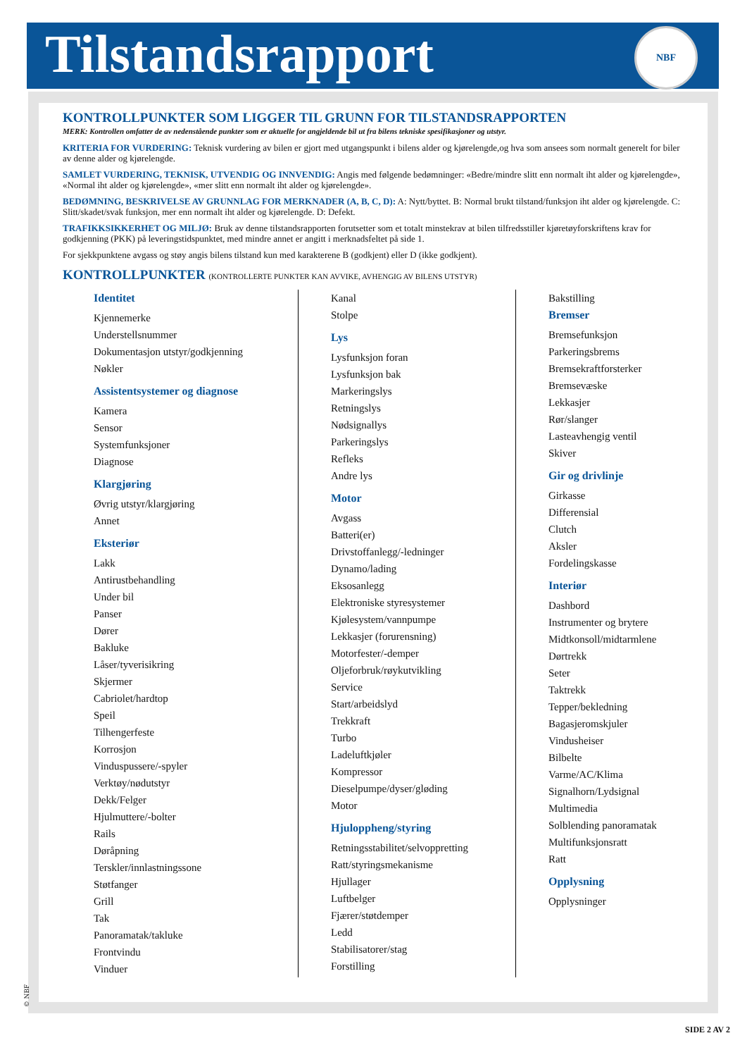Tilstandsrapport
NBF
KONTROLLPUNKTER SOM LIGGER TIL GRUNN FOR TILSTANDSRAPPORTEN
MERK: Kontrollen omfatter de av nedenstående punkter som er aktuelle for angjeldende bil ut fra bilens tekniske spesifikasjoner og utstyr.
KRITERIA FOR VURDERING: Teknisk vurdering av bilen er gjort med utgangspunkt i bilens alder og kjørelengde,og hva som ansees som normalt generelt for biler av denne alder og kjørelengde.
SAMLET VURDERING, TEKNISK, UTVENDIG OG INNVENDIG: Angis med følgende bedømninger: «Bedre/mindre slitt enn normalt iht alder og kjørelengde», «Normal iht alder og kjørelengde», «mer slitt enn normalt iht alder og kjørelengde».
BEDØMNING, BESKRIVELSE AV GRUNNLAG FOR MERKNADER (A, B, C, D): A: Nytt/byttet. B: Normal brukt tilstand/funksjon iht alder og kjørelengde. C: Slitt/skadet/svak funksjon, mer enn normalt iht alder og kjørelengde. D: Defekt.
TRAFIKKSIKKERHET OG MILJØ: Bruk av denne tilstandsrapporten forutsetter som et totalt minstekrav at bilen tilfredsstiller kjøretøyforskriftens krav for godkjenning (PKK) på leveringstidspunktet, med mindre annet er angitt i merknadsfeltet på side 1.
For sjekkpunktene avgass og støy angis bilens tilstand kun med karakterene B (godkjent) eller D (ikke godkjent).
KONTROLLPUNKTER (KONTROLLERTE PUNKTER KAN AVVIKE, AVHENGIG AV BILENS UTSTYR)
Identitet
Kjennemerke
Understellsnummer
Dokumentasjon utstyr/godkjenning
Nøkler
Assistentsystemer og diagnose
Kamera
Sensor
Systemfunksjoner
Diagnose
Klargjøring
Øvrig utstyr/klargjøring
Annet
Eksteriør
Lakk
Antirustbehandling
Under bil
Panser
Dører
Bakluke
Låser/tyverisikring
Skjermer
Cabriolet/hardtop
Speil
Tilhengerfeste
Korrosjon
Vinduspussere/-spyler
Verktøy/nødutstyr
Dekk/Felger
Hjulmuttere/-bolter
Rails
Døråpning
Terskler/innlastningssone
Støtfanger
Grill
Tak
Panoramatak/takluke
Frontvindu
Vinduer
Kanal
Stolpe
Lys
Lysfunksjon foran
Lysfunksjon bak
Markeringslys
Retningslys
Nødsignallys
Parkeringslys
Refleks
Andre lys
Motor
Avgass
Batteri(er)
Drivstoffanlegg/-ledninger
Dynamo/lading
Eksosanlegg
Elektroniske styresystemer
Kjølesystem/vannpumpe
Lekkasjer (forurensning)
Motorfester/-demper
Oljeforbruk/røykutvikling
Service
Start/arbeidslyd
Trekkraft
Turbo
Ladeluftkjøler
Kompressor
Dieselpumpe/dyser/gløding
Motor
Hjuloppheng/styring
Retningsstabilitet/selvoppretting
Ratt/styringsmekanisme
Hjullager
Luftbelger
Fjærer/støtdemper
Ledd
Stabilisatorer/stag
Forstilling
Bakstilling
Bremser
Bremsefunksjon
Parkeringsbrems
Bremsekraftforsterker
Bremsevæske
Lekkasjer
Rør/slanger
Lasteavhengig ventil
Skiver
Gir og drivlinje
Girkasse
Differensial
Clutch
Aksler
Fordelingskasse
Interiør
Dashbord
Instrumenter og brytere
Midtkonsoll/midtarmlene
Dørtrekk
Seter
Taktrekk
Tepper/bekledning
Bagasjeromskjuler
Vindusheiser
Bilbelte
Varme/AC/Klima
Signalhorn/Lydsignal
Multimedia
Solblending panoramatak
Multifunksjonsratt
Ratt
Opplysning
Opplysninger
© NBF
SIDE 2 AV 2